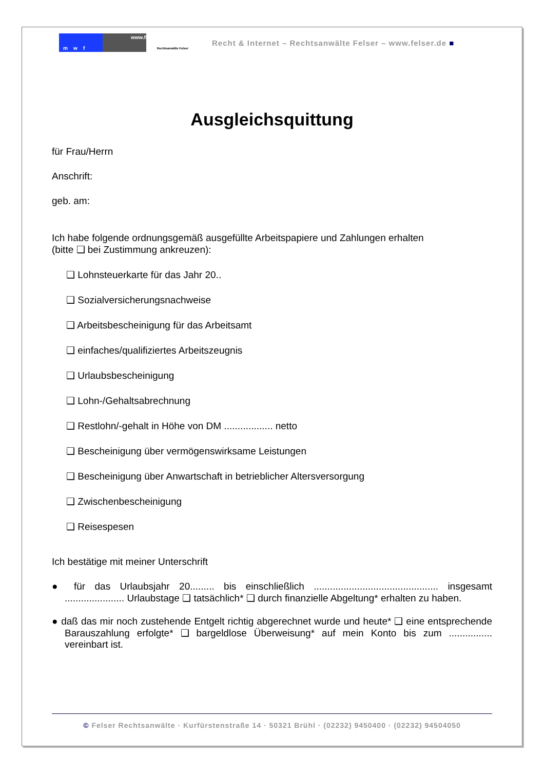m w f
www.felser.de
Rechtsanwälte Felser
Recht & Internet – Rechtsanwälte Felser – www.felser.de ■
Ausgleichsquittung
für Frau/Herrn
Anschrift:
geb. am:
Ich habe folgende ordnungsgemäß ausgefüllte Arbeitspapiere und Zahlungen erhalten
(bitte ❑ bei Zustimmung ankreuzen):
❑ Lohnsteuerkarte für das Jahr 20..
❑ Sozialversicherungsnachweise
❑ Arbeitsbescheinigung für das Arbeitsamt
❑ einfaches/qualifiziertes Arbeitszeugnis
❑ Urlaubsbescheinigung
❑ Lohn-/Gehaltsabrechnung
❑ Restlohn/-gehalt in Höhe von DM .................. netto
❑ Bescheinigung über vermögenswirksame Leistungen
❑ Bescheinigung über Anwartschaft in betrieblicher Altersversorgung
❑ Zwischenbescheinigung
❑ Reisespesen
Ich bestätige mit meiner Unterschrift
● für das Urlaubsjahr 20......... bis einschließlich .............................................. insgesamt ...................... Urlaubstage ❑ tatsächlich* ❑ durch finanzielle Abgeltung* erhalten zu haben.
● daß das mir noch zustehende Entgelt richtig abgerechnet wurde und heute* ❑ eine entsprechende Barauszahlung erfolgte* ❑ bargeldlose Überweisung* auf mein Konto bis zum ................ vereinbart ist.
© Felser Rechtsanwälte · Kurfürstenstraße 14 · 50321 Brühl · (02232) 9450400 · (02232) 94504050